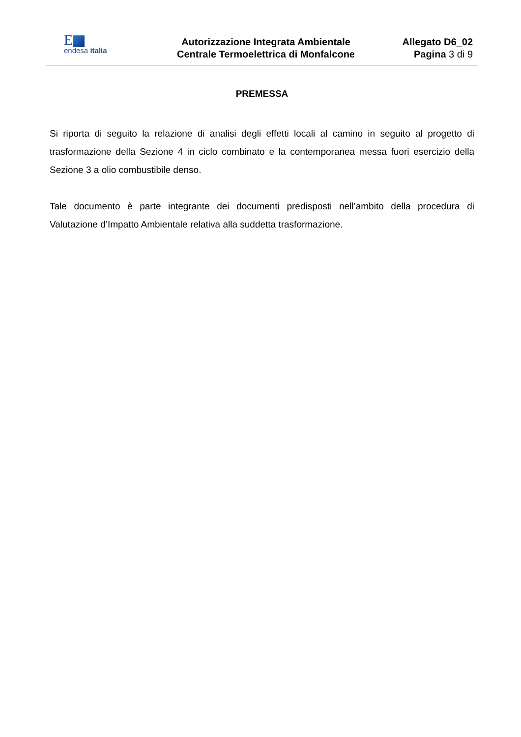E
endesa italia
Autorizzazione Integrata Ambientale
Centrale Termoelettrica di Monfalcone
Allegato D6_02
Pagina 3 di 9
PREMESSA
Si riporta di seguito la relazione di analisi degli effetti locali al camino in seguito al progetto di trasformazione della Sezione 4 in ciclo combinato e la contemporanea messa fuori esercizio della Sezione 3 a olio combustibile denso.
Tale documento è parte integrante dei documenti predisposti nell’ambito della procedura di Valutazione d’Impatto Ambientale relativa alla suddetta trasformazione.